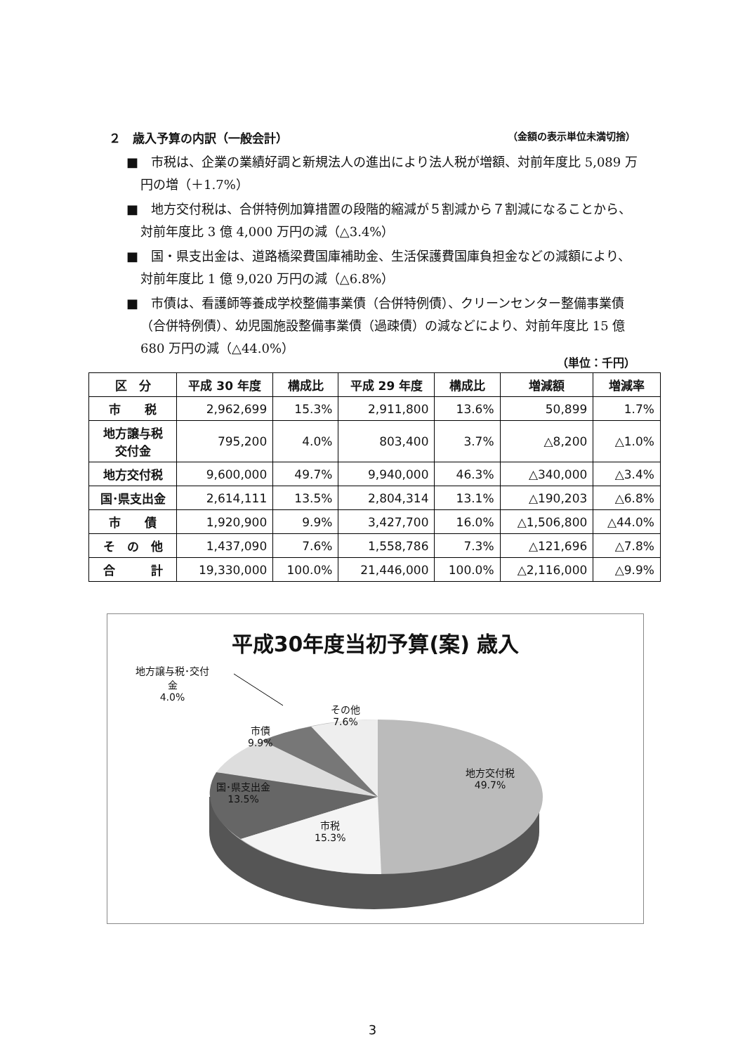２　歳入予算の内訳（一般会計） （金額の表示単位未満切捨）
■　市税は、企業の業績好調と新規法人の進出により法人税が増額、対前年度比 5,089 万円の増（＋1.7%）
■　地方交付税は、合併特例加算措置の段階的縮減が５割減から７割減になることから、対前年度比 3 億 4,000 万円の減（△3.4%）
■　国・県支出金は、道路橋梁費国庫補助金、生活保護費国庫負担金などの減額により、対前年度比 1 億 9,020 万円の減（△6.8%）
■　市債は、看護師等養成学校整備事業債（合併特例債）、クリーンセンター整備事業債（合併特例債）、幼児園施設整備事業債（過疎債）の減などにより、対前年度比 15 億 680 万円の減（△44.0%）
（単位：千円）
| 区 分 | 平成 30 年度 | 構成比 | 平成 29 年度 | 構成比 | 増減額 | 増減率 |
| --- | --- | --- | --- | --- | --- | --- |
| 市 税 | 2,962,699 | 15.3% | 2,911,800 | 13.6% | 50,899 | 1.7% |
| 地方譲与税 交付金 | 795,200 | 4.0% | 803,400 | 3.7% | △8,200 | △1.0% |
| 地方交付税 | 9,600,000 | 49.7% | 9,940,000 | 46.3% | △340,000 | △3.4% |
| 国･県支出金 | 2,614,111 | 13.5% | 2,804,314 | 13.1% | △190,203 | △6.8% |
| 市 債 | 1,920,900 | 9.9% | 3,427,700 | 16.0% | △1,506,800 | △44.0% |
| そ の 他 | 1,437,090 | 7.6% | 1,558,786 | 7.3% | △121,696 | △7.8% |
| 合 計 | 19,330,000 | 100.0% | 21,446,000 | 100.0% | △2,116,000 | △9.9% |
平成30年度当初予算(案) 歳入
地方譲与税･交付
金
4.0%
その他
7.6%
市債
9.9%
地方交付税
49.7%
国･県支出金
13.5%
市税
15.3%
3